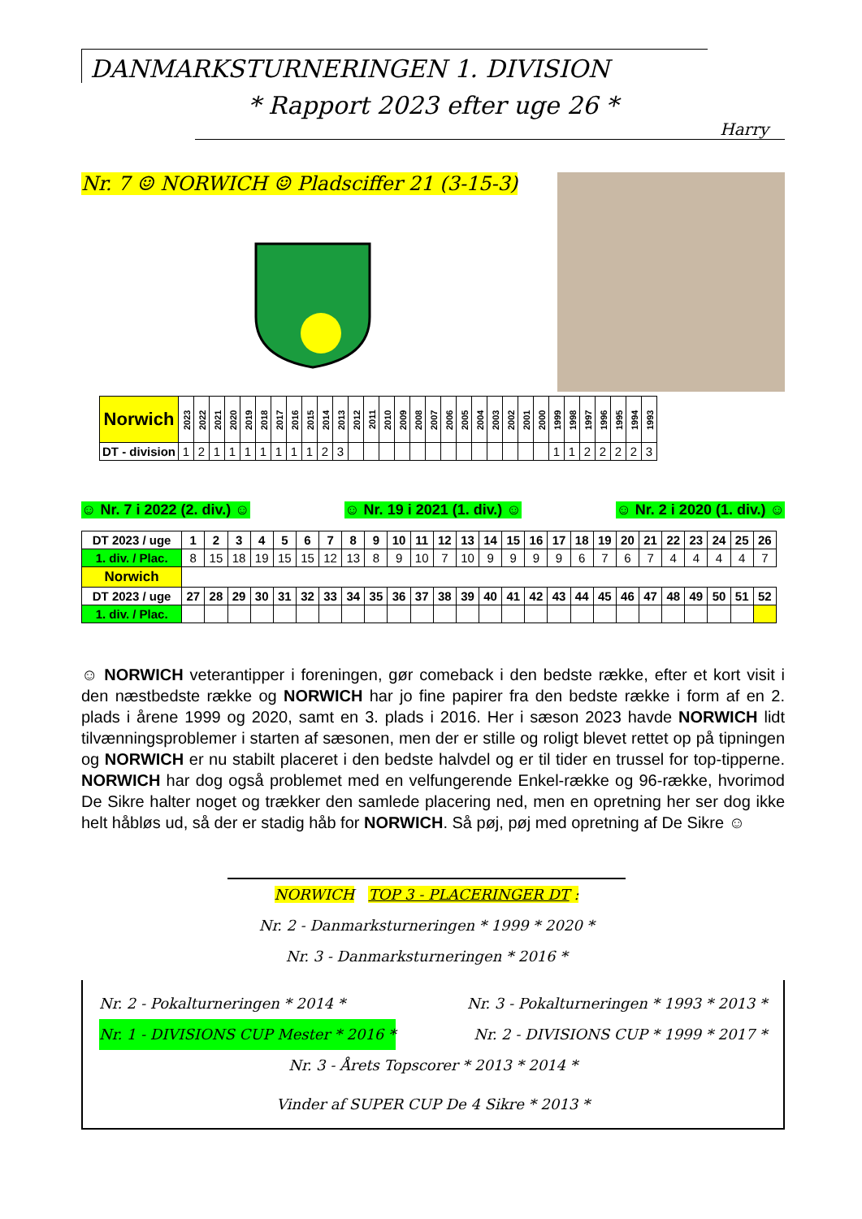DANMARKSTURNERINGEN 1. DIVISION
* Rapport 2023 efter uge 26 *
Harry
Nr. 7 ☺ NORWICH ☺ Pladsciffer 21 (3-15-3)
| Norwich | 2023 | 2022 | 2021 | 2020 | 2019 | 2018 | 2017 | 2016 | 2015 | 2014 | 2013 | 2012 | 2011 | 2010 | 2009 | 2008 | 2007 | 2006 | 2005 | 2004 | 2003 | 2002 | 2001 | 2000 | 1999 | 1998 | 1997 | 1996 | 1995 | 1994 | 1993 |
| --- | --- | --- | --- | --- | --- | --- | --- | --- | --- | --- | --- | --- | --- | --- | --- | --- | --- | --- | --- | --- | --- | --- | --- | --- | --- | --- | --- | --- | --- | --- | --- |
| DT - division | 1 | 2 | 1 | 1 | 1 | 1 | 1 | 1 | 1 | 2 | 3 | | | | | | | | | | | | | | 1 | 1 | 2 | 2 | 2 | 2 | 3 |
☺ Nr. 7 i 2022 (2. div.) ☺ ☺ Nr. 19 i 2021 (1. div.) ☺ ☺ Nr. 2 i 2020 (1. div.) ☺
| DT 2023 / uge | 1 | 2 | 3 | 4 | 5 | 6 | 7 | 8 | 9 | 10 | 11 | 12 | 13 | 14 | 15 | 16 | 17 | 18 | 19 | 20 | 21 | 22 | 23 | 24 | 25 | 26 |
| --- | --- | --- | --- | --- | --- | --- | --- | --- | --- | --- | --- | --- | --- | --- | --- | --- | --- | --- | --- | --- | --- | --- | --- | --- | --- | --- |
| 1. div. / Plac. | 8 | 15 | 18 | 19 | 15 | 15 | 12 | 13 | 8 | 9 | 10 | 7 | 10 | 9 | 9 | 9 | 9 | 6 | 7 | 6 | 7 | 4 | 4 | 4 | 4 | 7 |
| Norwich | | | | | | | | | | | | | | | | | | | | | | | | | | |
| DT 2023 / uge | 27 | 28 | 29 | 30 | 31 | 32 | 33 | 34 | 35 | 36 | 37 | 38 | 39 | 40 | 41 | 42 | 43 | 44 | 45 | 46 | 47 | 48 | 49 | 50 | 51 | 52 |
| 1. div. / Plac. | | | | | | | | | | | | | | | | | | | | | | | | | | |
☺ NORWICH veterantipper i foreningen, gør comeback i den bedste række, efter et kort visit i den næstbedste række og NORWICH har jo fine papirer fra den bedste række i form af en 2. plads i årene 1999 og 2020, samt en 3. plads i 2016. Her i sæson 2023 havde NORWICH lidt tilvænningsproblemer i starten af sæsonen, men der er stille og roligt blevet rettet op på tipningen og NORWICH er nu stabilt placeret i den bedste halvdel og er til tider en trussel for top-tipperne. NORWICH har dog også problemet med en velfungerende Enkel-række og 96-række, hvorimod De Sikre halter noget og trækker den samlede placering ned, men en opretning her ser dog ikke helt håbløs ud, så der er stadig håb for NORWICH. Så pøj, pøj med opretning af De Sikre ☺
NORWICH TOP 3 - PLACERINGER DT :
Nr. 2 - Danmarksturneringen * 1999 * 2020 *
Nr. 3 - Danmarksturneringen * 2016 *
Nr. 2 - Pokalturneringen * 2014 * Nr. 3 - Pokalturneringen * 1993 * 2013 *
Nr. 1 - DIVISIONS CUP Mester * 2016 * Nr. 2 - DIVISIONS CUP * 1999 * 2017 *
Nr. 3 - Årets Topscorer * 2013 * 2014 *
Vinder af SUPER CUP De 4 Sikre * 2013 *